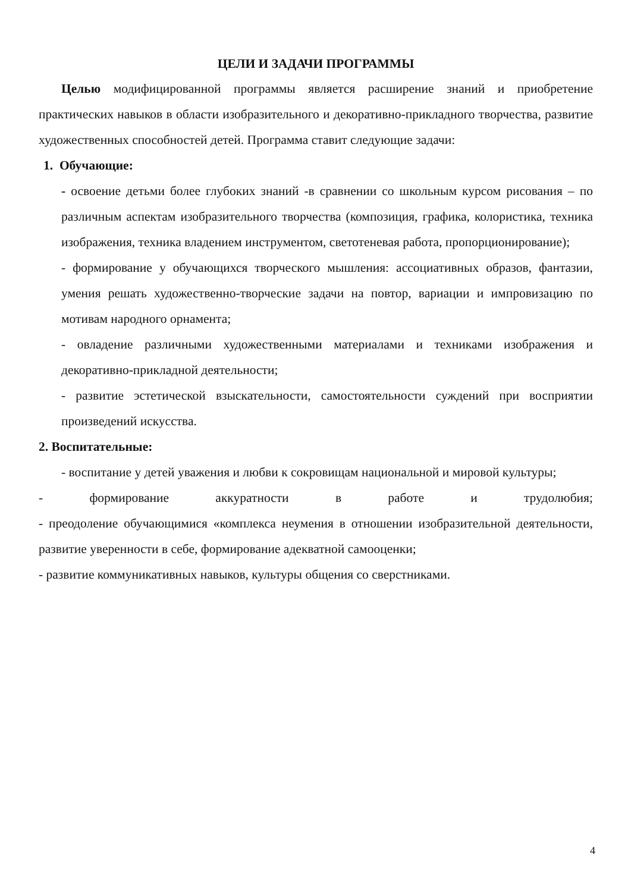ЦЕЛИ И ЗАДАЧИ ПРОГРАММЫ
Целью модифицированной программы является расширение знаний и приобретение практических навыков в области изобразительного и декоративно-прикладного творчества, развитие художественных способностей детей. Программа ставит следующие задачи:
1. Обучающие:
- освоение детьми более глубоких знаний -в сравнении со школьным курсом рисования – по различным аспектам изобразительного творчества (композиция, графика, колористика, техника изображения, техника владением инструментом, светотеневая работа, пропорционирование);
- формирование у обучающихся творческого мышления: ассоциативных образов, фантазии, умения решать художественно-творческие задачи на повтор, вариации и импровизацию по мотивам народного орнамента;
- овладение различными художественными материалами и техниками изображения и декоративно-прикладной деятельности;
- развитие эстетической взыскательности, самостоятельности суждений при восприятии произведений искусства.
2. Воспитательные:
- воспитание у детей уважения и любви к сокровищам национальной и мировой культуры;
- формирование аккуратности в работе и трудолюбия;
- преодоление обучающимися «комплекса неумения в отношении изобразительной деятельности, развитие уверенности в себе, формирование адекватной самооценки;
- развитие коммуникативных навыков, культуры общения со сверстниками.
4